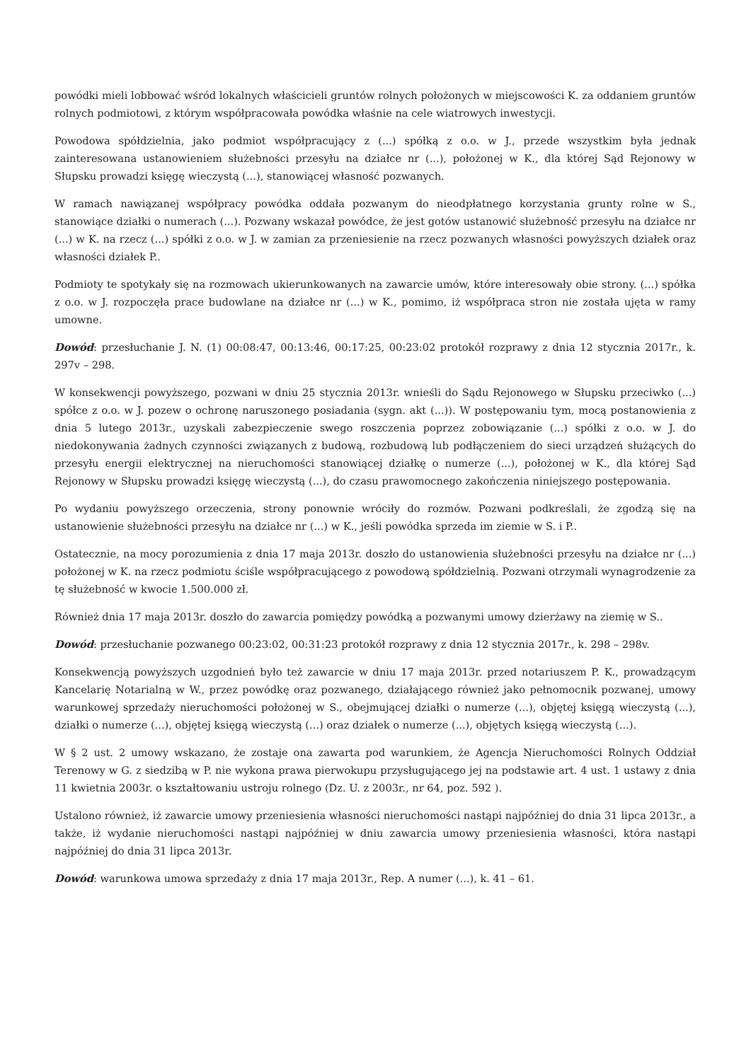powódki mieli lobbować wśród lokalnych właścicieli gruntów rolnych położonych w miejscowości K. za oddaniem gruntów rolnych podmiotowi, z którym współpracowała powódka właśnie na cele wiatrowych inwestycji.
Powodowa spółdzielnia, jako podmiot współpracujący z (...) spółką z o.o. w J., przede wszystkim była jednak zainteresowana ustanowieniem służebności przesyłu na działce nr (...), położonej w K., dla której Sąd Rejonowy w Słupsku prowadzi księgę wieczystą (...), stanowiącej własność pozwanych.
W ramach nawiązanej współpracy powódka oddała pozwanym do nieodpłatnego korzystania grunty rolne w S., stanowiące działki o numerach (...). Pozwany wskazał powódce, że jest gotów ustanowić służebność przesyłu na działce nr (...) w K. na rzecz (...) spółki z o.o. w J. w zamian za przeniesienie na rzecz pozwanych własności powyższych działek oraz własności działek P..
Podmioty te spotykały się na rozmowach ukierunkowanych na zawarcie umów, które interesowały obie strony. (...) spółka z o.o. w J. rozpoczęła prace budowlane na działce nr (...) w K., pomimo, iż współpraca stron nie została ujęta w ramy umowne.
Dowód: przesłuchanie J. N. (1) 00:08:47, 00:13:46, 00:17:25, 00:23:02 protokół rozprawy z dnia 12 stycznia 2017r., k. 297v – 298.
W konsekwencji powyższego, pozwani w dniu 25 stycznia 2013r. wnieśli do Sądu Rejonowego w Słupsku przeciwko (...) spółce z o.o. w J. pozew o ochronę naruszonego posiadania (sygn. akt (...)). W postępowaniu tym, mocą postanowienia z dnia 5 lutego 2013r., uzyskali zabezpieczenie swego roszczenia poprzez zobowiązanie (...) spółki z o.o. w J. do niedokonywania żadnych czynności związanych z budową, rozbudową lub podłączeniem do sieci urządzeń służących do przesyłu energii elektrycznej na nieruchomości stanowiącej działkę o numerze (...), położonej w K., dla której Sąd Rejonowy w Słupsku prowadzi księgę wieczystą (...), do czasu prawomocnego zakończenia niniejszego postępowania.
Po wydaniu powyższego orzeczenia, strony ponownie wróciły do rozmów. Pozwani podkreślali, że zgodzą się na ustanowienie służebności przesyłu na działce nr (...) w K., jeśli powódka sprzeda im ziemie w S. i P..
Ostatecznie, na mocy porozumienia z dnia 17 maja 2013r. doszło do ustanowienia służebności przesyłu na działce nr (...) położonej w K. na rzecz podmiotu ściśle współpracującego z powodową spółdzielnią. Pozwani otrzymali wynagrodzenie za tę służebność w kwocie 1.500.000 zł.
Również dnia 17 maja 2013r. doszło do zawarcia pomiędzy powódką a pozwanymi umowy dzierżawy na ziemię w S..
Dowód: przesłuchanie pozwanego 00:23:02, 00:31:23 protokół rozprawy z dnia 12 stycznia 2017r., k. 298 – 298v.
Konsekwencją powyższych uzgodnień było też zawarcie w dniu 17 maja 2013r. przed notariuszem P. K., prowadzącym Kancelarię Notarialną w W., przez powódkę oraz pozwanego, działającego również jako pełnomocnik pozwanej, umowy warunkowej sprzedaży nieruchomości położonej w S., obejmującej działki o numerze (...), objętej księgą wieczystą (...), działki o numerze (...), objętej księgą wieczystą (...) oraz działek o numerze (...), objętych księgą wieczystą (...).
W § 2 ust. 2 umowy wskazano, że zostaje ona zawarta pod warunkiem, że Agencja Nieruchomości Rolnych Oddział Terenowy w G. z siedzibą w P. nie wykona prawa pierwokupu przysługującego jej na podstawie art. 4 ust. 1 ustawy z dnia 11 kwietnia 2003r. o kształtowaniu ustroju rolnego (Dz. U. z 2003r., nr 64, poz. 592 ).
Ustalono również, iż zawarcie umowy przeniesienia własności nieruchomości nastąpi najpóźniej do dnia 31 lipca 2013r., a także, iż wydanie nieruchomości nastąpi najpóźniej w dniu zawarcia umowy przeniesienia własności, która nastąpi najpóźniej do dnia 31 lipca 2013r.
Dowód: warunkowa umowa sprzedaży z dnia 17 maja 2013r., Rep. A numer (...), k. 41 – 61.